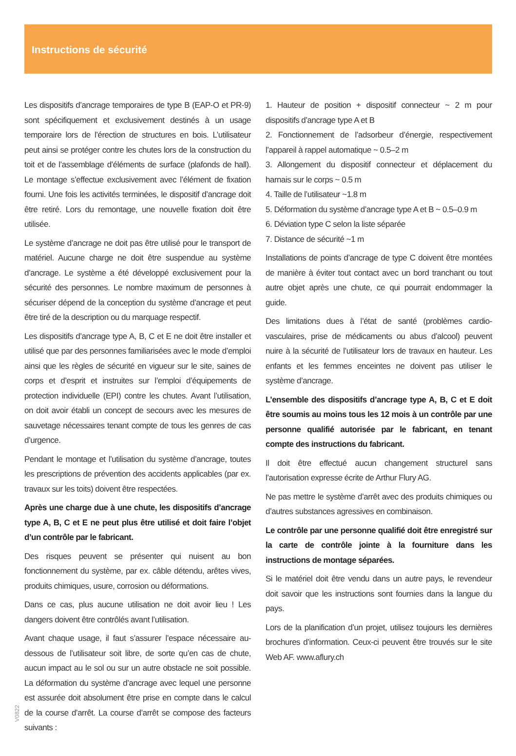Instructions de sécurité
Les dispositifs d’ancrage temporaires de type B (EAP-O et PR-9) sont spécifiquement et exclusivement destinés à un usage temporaire lors de l’érection de structures en bois. L’utilisateur peut ainsi se protéger contre les chutes lors de la construction du toit et de l’assemblage d’éléments de surface (plafonds de hall). Le montage s’effectue exclusivement avec l’élément de fixation fourni. Une fois les activités terminées, le dispositif d’ancrage doit être retiré. Lors du remontage, une nouvelle fixation doit être utilisée.
Le système d’ancrage ne doit pas être utilisé pour le transport de matériel. Aucune charge ne doit être suspendue au système d’ancrage. Le système a été développé exclusivement pour la sécurité des personnes. Le nombre maximum de personnes à sécuriser dépend de la conception du système d’ancrage et peut être tiré de la description ou du marquage respectif.
Les dispositifs d’ancrage type A, B, C et E ne doit être installer et utilisé que par des personnes familiarisées avec le mode d’emploi ainsi que les règles de sécurité en vigueur sur le site, saines de corps et d’esprit et instruites sur l’emploi d’équipements de protection individuelle (EPI) contre les chutes. Avant l’utilisation, on doit avoir établi un concept de secours avec les mesures de sauvetage nécessaires tenant compte de tous les genres de cas d’urgence.
Pendant le montage et l’utilisation du système d’ancrage, toutes les prescriptions de prévention des accidents applicables (par ex. travaux sur les toits) doivent être respectées.
Après une charge due à une chute, les dispositifs d’ancrage type A, B, C et E ne peut plus être utilisé et doit faire l’objet d’un contrôle par le fabricant.
Des risques peuvent se présenter qui nuisent au bon fonctionnement du système, par ex. câble détendu, arêtes vives, produits chimiques, usure, corrosion ou déformations.
Dans ce cas, plus aucune utilisation ne doit avoir lieu ! Les dangers doivent être contrôlés avant l’utilisation.
Avant chaque usage, il faut s’assurer l’espace nécessaire au-dessous de l’utilisateur soit libre, de sorte qu’en cas de chute, aucun impact au le sol ou sur un autre obstacle ne soit possible. La déformation du système d’ancrage avec lequel une personne est assurée doit absolument être prise en compte dans le calcul de la course d’arrêt. La course d’arrêt se compose des facteurs suivants :
1. Hauteur de position + dispositif connecteur ~ 2 m pour dispositifs d’ancrage type A et B
2. Fonctionnement de l’adsorbeur d’énergie, respectivement l’appareil à rappel automatique ~ 0.5–2 m
3. Allongement du dispositif connecteur et déplacement du harnais sur le corps ~ 0.5 m
4. Taille de l’utilisateur ~1.8 m
5. Déformation du système d’ancrage type A et B ~ 0.5–0.9 m
6. Déviation type C selon la liste séparée
7. Distance de sécurité ~1 m
Installations de points d’ancrage de type C doivent être montées de manière à éviter tout contact avec un bord tranchant ou tout autre objet après une chute, ce qui pourrait endommager la guide.
Des limitations dues à l’état de santé (problèmes cardio-vasculaires, prise de médicaments ou abus d’alcool) peuvent nuire à la sécurité de l’utilisateur lors de travaux en hauteur. Les enfants et les femmes enceintes ne doivent pas utiliser le système d’ancrage.
L’ensemble des dispositifs d’ancrage type A, B, C et E doit être soumis au moins tous les 12 mois à un contrôle par une personne qualifié autorisée par le fabricant, en tenant compte des instructions du fabricant.
Il doit être effectué aucun changement structurel sans l’autorisation expresse écrite de Arthur Flury AG.
Ne pas mettre le système d’arrêt avec des produits chimiques ou d’autres substances agressives en combinaison.
Le contrôle par une personne qualifié doit être enregistré sur la carte de contrôle jointe à la fourniture dans les instructions de montage séparées.
Si le matériel doit être vendu dans un autre pays, le revendeur doit savoir que les instructions sont fournies dans la langue du pays.
Lors de la planification d’un projet, utilisez toujours les dernières brochures d’information. Ceux-ci peuvent être trouvés sur le site Web AF. www.aflury.ch
V0822